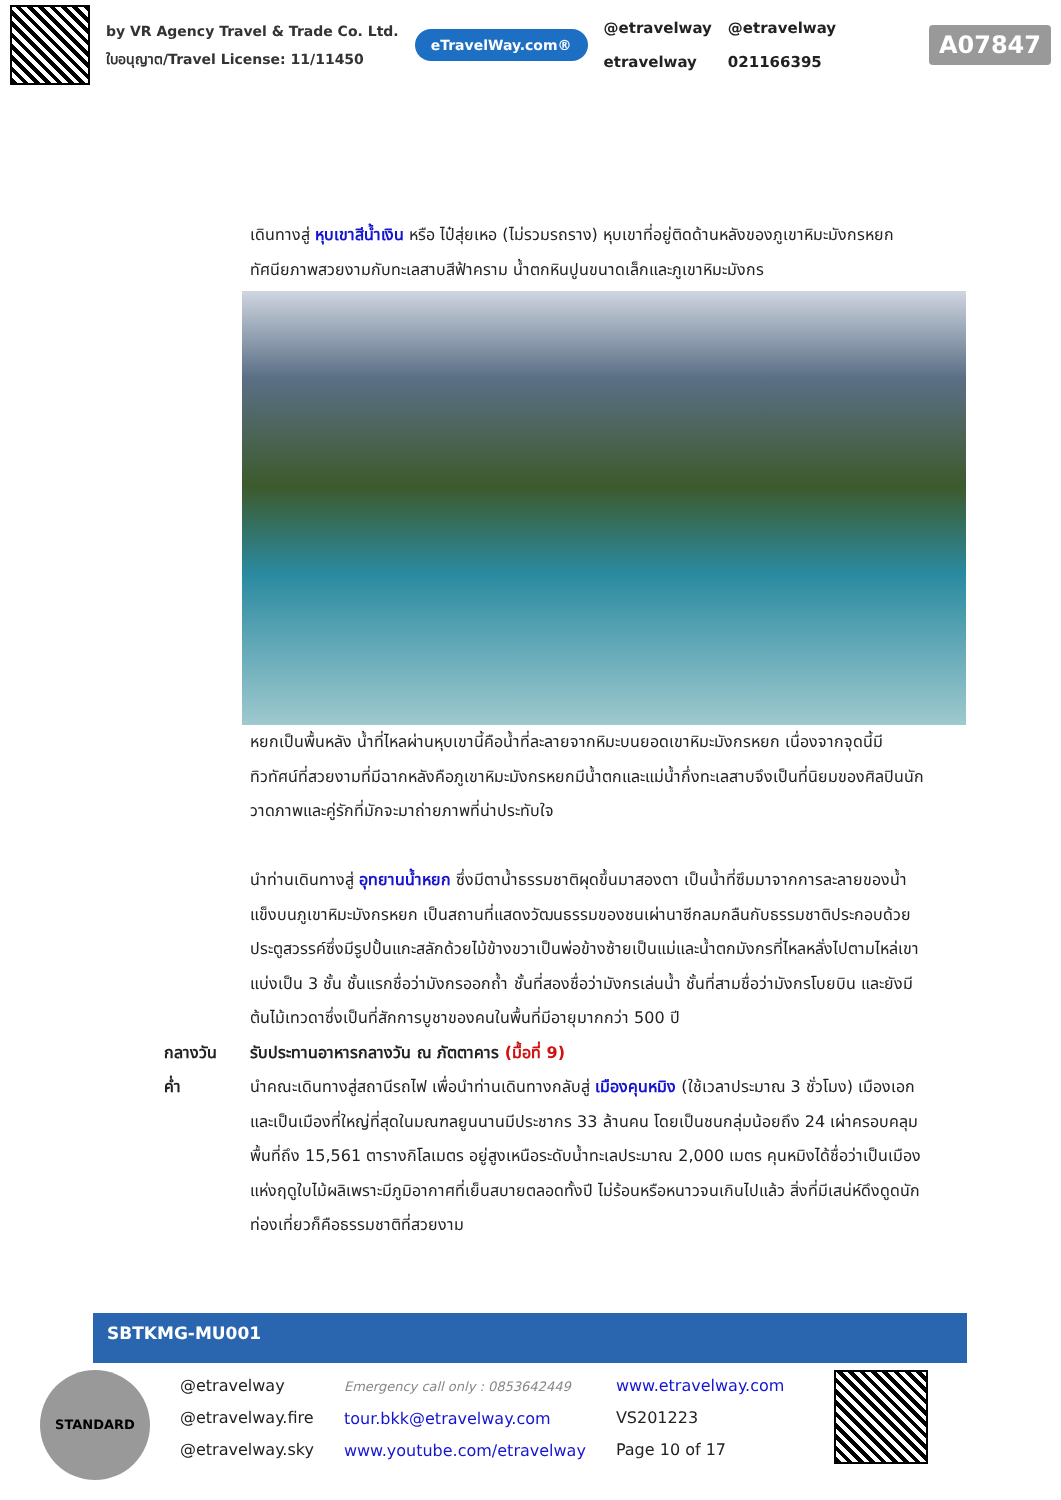by VR Agency Travel & Trade Co. Ltd.
ใบอนุญาต/Travel License: 11/11450
eTravelWay.com®
@etravelway
etravelway
@etravelway
021166395
A07847
เดินทางสู่ หุบเขาสีน้ำเงิน หรือ ไป๋สุ่ยเหอ (ไม่รวมรถราง) หุบเขาที่อยู่ติดด้านหลังของภูเขาหิมะมังกรหยก ทัศนียภาพสวยงามกับทะเลสาบสีฟ้าคราม น้ำตกหินปูนขนาดเล็กและภูเขาหิมะมังกร
หยกเป็นพื้นหลัง น้ำที่ไหลผ่านหุบเขานี้คือน้ำที่ละลายจากหิมะบนยอดเขาหิมะมังกรหยก เนื่องจากจุดนี้มีทิวทัศน์ที่สวยงามที่มีฉากหลังคือภูเขาหิมะมังกรหยกมีน้ำตกและแม่น้ำกึ่งทะเลสาบจึงเป็นที่นิยมของศิลปินนักวาดภาพและคู่รักที่มักจะมาถ่ายภาพที่น่าประทับใจ
นำท่านเดินทางสู่ อุทยานน้ำหยก ซึ่งมีตาน้ำธรรมชาติผุดขึ้นมาสองตา เป็นน้ำที่ซึมมาจากการละลายของน้ำแข็งบนภูเขาหิมะมังกรหยก เป็นสถานที่แสดงวัฒนธรรมของชนเผ่านาซีกลมกลืนกับธรรมชาติประกอบด้วยประตูสวรรค์ซึ่งมีรูปปั้นแกะสลักด้วยไม้ข้างขวาเป็นพ่อข้างซ้ายเป็นแม่และน้ำตกมังกรที่ไหลหลั่งไปตามไหล่เขาแบ่งเป็น 3 ชั้น ชั้นแรกชื่อว่ามังกรออกถ้ำ ชั้นที่สองชื่อว่ามังกรเล่นน้ำ ชั้นที่สามชื่อว่ามังกรโบยบิน และยังมีต้นไม้เทวดาซึ่งเป็นที่สักการบูชาของคนในพื้นที่มีอายุมากกว่า 500 ปี
กลางวัน รับประทานอาหารกลางวัน ณ ภัตตาคาร (มื้อที่ 9)
ค่ำ นำคณะเดินทางสู่สถานีรถไฟ เพื่อนำท่านเดินทางกลับสู่ เมืองคุนหมิง (ใช้เวลาประมาณ 3 ชั่วโมง) เมืองเอกและเป็นเมืองที่ใหญ่ที่สุดในมณฑลยูนนานมีประชากร 33 ล้านคน โดยเป็นชนกลุ่มน้อยถึง 24 เผ่าครอบคลุมพื้นที่ถึง 15,561 ตารางกิโลเมตร อยู่สูงเหนือระดับน้ำทะเลประมาณ 2,000 เมตร คุนหมิงได้ชื่อว่าเป็นเมืองแห่งฤดูใบไม้ผลิเพราะมีภูมิอากาศที่เย็นสบายตลอดทั้งปี ไม่ร้อนหรือหนาวจนเกินไปแล้ว สิ่งที่มีเสน่ห์ดึงดูดนักท่องเที่ยวก็คือธรรมชาติที่สวยงาม
SBTKMG-MU001
STANDARD
@etravelway
@etravelway.fire
@etravelway.sky
Emergency call only : 0853642449
tour.bkk@etravelway.com
www.youtube.com/etravelway
www.etravelway.com
VS201223
Page 10 of 17